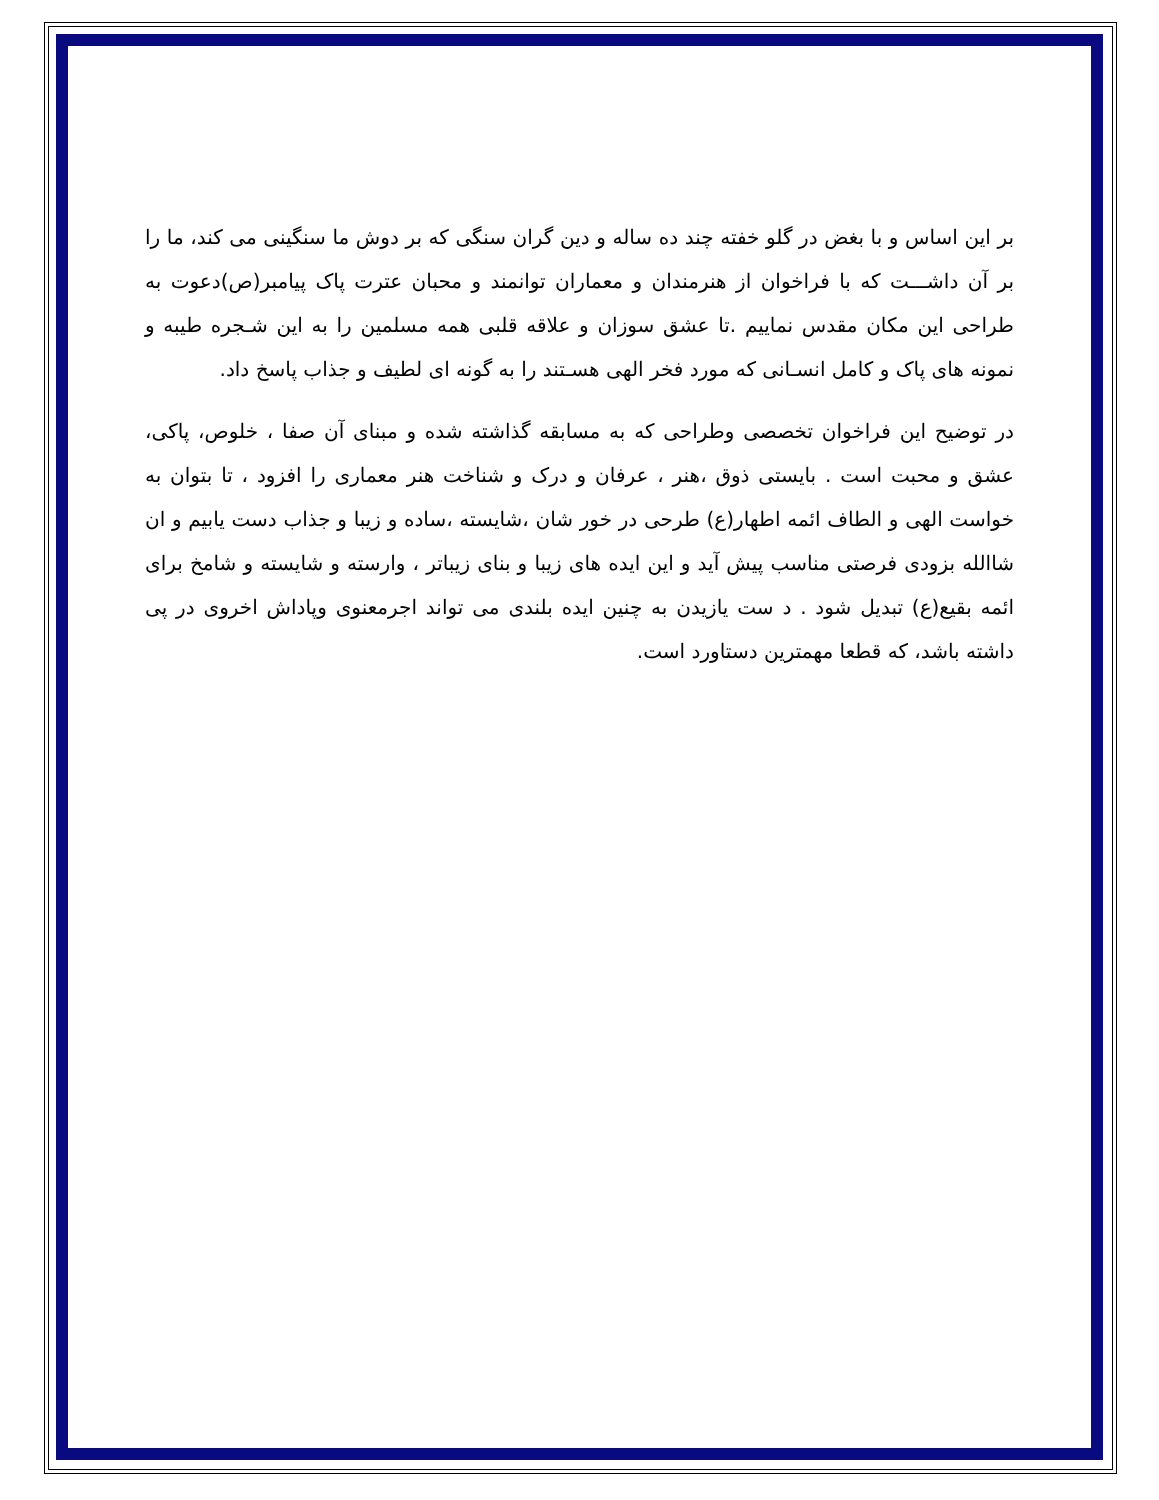بر این اساس و با بغض در گلو خفته چند ده ساله و دین گران سنگی که بر دوش ما سنگینی می کند، ما را بر آن داشـــت که با فراخوان از هنرمندان و معماران توانمند و محبان عترت پاک پیامبر(ص)دعوت به طراحی این مکان مقدس نماییم .تا عشق سوزان و علاقه قلبی همه مسلمین را به این شـجره طیبه و نمونه های پاک و کامل انسـانی که مورد فخر الهی هسـتند را به گونه ای لطیف و جذاب پاسخ داد.
در توضیح این فراخوان تخصصی وطراحی که به مسابقه گذاشته شده و مبنای آن صفا ، خلوص، پاکی، عشق و محبت است . بایستی ذوق ،هنر ، عرفان و درک و شناخت هنر معماری را افزود ، تا بتوان به خواست الهی و الطاف ائمه اطهار(ع) طرحی در خور شان ،شایسته ،ساده و زیبا و جذاب دست یابیم و ان شاالله بزودی فرصتی مناسب پیش آید و این ایده های زیبا و بنای زیباتر ، وارسته و شایسته و شامخ برای ائمه بقیع(ع) تبدیل شود . د ست یازیدن به چنین ایده بلندی می تواند اجرمعنوی وپاداش اخروی در پی داشته باشد، که قطعا مهمترین دستاورد است.